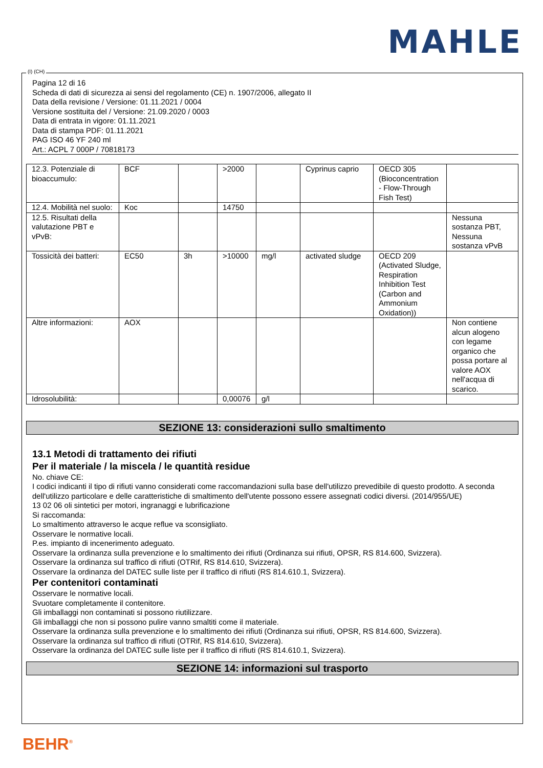MAHLE
(I) (CH)
Pagina 12 di 16
Scheda di dati di sicurezza ai sensi del regolamento (CE) n. 1907/2006, allegato II
Data della revisione / Versione: 01.11.2021 / 0004
Versione sostituita del / Versione: 21.09.2020 / 0003
Data di entrata in vigore: 01.11.2021
Data di stampa PDF: 01.11.2021
PAG ISO 46 YF 240 ml
Art.: ACPL 7 000P / 70818173
| 12.3. Potenziale di bioaccumulo: | BCF | | >2000 | | Cyprinus caprio | OECD 305 (Bioconcentration - Flow-Through Fish Test) | |
| 12.4. Mobilità nel suolo: | Koc | | 14750 | | | | |
| 12.5. Risultati della valutazione PBT e vPvB: | | | | | | | Nessuna sostanza PBT, Nessuna sostanza vPvB |
| Tossicità dei batteri: | EC50 | 3h | >10000 | mg/l | activated sludge | OECD 209 (Activated Sludge, Respiration Inhibition Test (Carbon and Ammonium Oxidation)) | |
| Altre informazioni: | AOX | | | | | | Non contiene alcun alogeno con legame organico che possa portare al valore AOX nell'acqua di scarico. |
| Idrosolubilità: | | | 0,00076 | g/l | | | |
SEZIONE 13: considerazioni sullo smaltimento
13.1 Metodi di trattamento dei rifiuti
Per il materiale / la miscela / le quantità residue
No. chiave CE:
I codici indicanti il tipo di rifiuti vanno considerati come raccomandazioni sulla base dell'utilizzo prevedibile di questo prodotto. A seconda dell'utilizzo particolare e delle caratteristiche di smaltimento dell'utente possono essere assegnati codici diversi. (2014/955/UE)
13 02 06 oli sintetici per motori, ingranaggi e lubrificazione
Si raccomanda:
Lo smaltimento attraverso le acque reflue va sconsigliato.
Osservare le normative locali.
P.es. impianto di incenerimento adeguato.
Osservare la ordinanza sulla prevenzione e lo smaltimento dei rifiuti (Ordinanza sui rifiuti, OPSR, RS 814.600, Svizzera).
Osservare la ordinanza sul traffico di rifiuti (OTRif, RS 814.610, Svizzera).
Osservare la ordinanza del DATEC sulle liste per il traffico di rifiuti (RS 814.610.1, Svizzera).
Per contenitori contaminati
Osservare le normative locali.
Svuotare completamente il contenitore.
Gli imballaggi non contaminati si possono riutilizzare.
Gli imballaggi che non si possono pulire vanno smaltiti come il materiale.
Osservare la ordinanza sulla prevenzione e lo smaltimento dei rifiuti (Ordinanza sui rifiuti, OPSR, RS 814.600, Svizzera).
Osservare la ordinanza sul traffico di rifiuti (OTRif, RS 814.610, Svizzera).
Osservare la ordinanza del DATEC sulle liste per il traffico di rifiuti (RS 814.610.1, Svizzera).
SEZIONE 14: informazioni sul trasporto
BEHR<sup>®</sup>